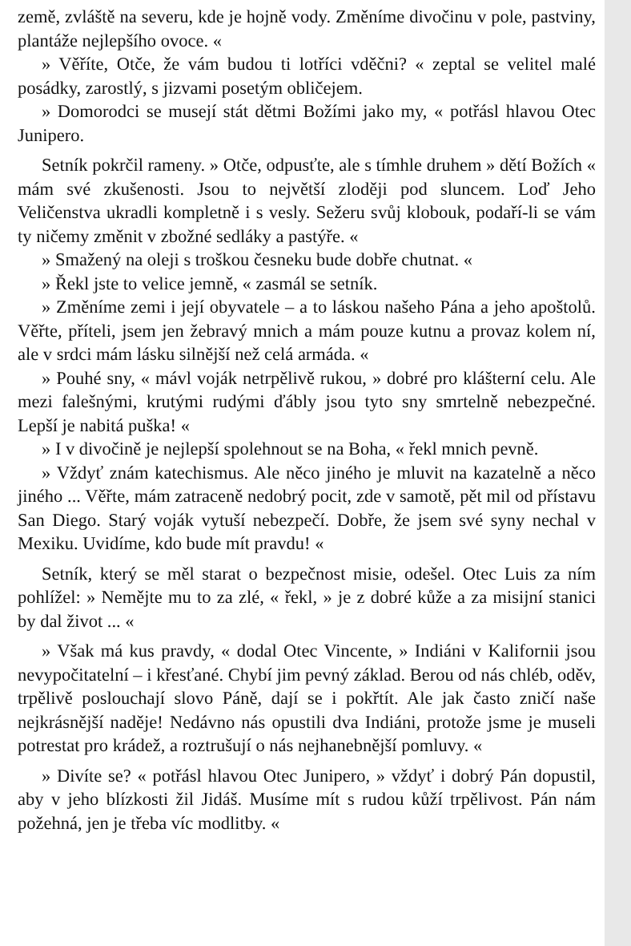země, zvláště na severu, kde je hojně vody. Změníme divočinu v pole, pastviny, plantáže nejlepšího ovoce. «
» Věříte, Otče, že vám budou ti lotříci vděčni? « zeptal se velitel malé posádky, zarostlý, s jizvami posetým obličejem.
» Domorodci se musejí stát dětmi Božími jako my, « potřásl hlavou Otec Junipero.
Setník pokrčil rameny. » Otče, odpusťte, ale s tímhle druhem » dětí Božích « mám své zkušenosti. Jsou to největší zloději pod sluncem. Loď Jeho Veličenstva ukradli kompletně i s vesly. Sežeru svůj klobouk, podaří-li se vám ty ničemy změnit v zbožné sedláky a pastýře. «
» Smažený na oleji s troškou česneku bude dobře chutnat. «
» Řekl jste to velice jemně, « zasmál se setník.
» Změníme zemi i její obyvatele – a to láskou našeho Pána a jeho apoštolů. Věřte, příteli, jsem jen žebravý mnich a mám pouze kutnu a provaz kolem ní, ale v srdci mám lásku silnější než celá armáda. «
» Pouhé sny, « mávl voják netrpělivě rukou, » dobré pro klášterní celu. Ale mezi falešnými, krutými rudými ďábly jsou tyto sny smrtelně nebezpečné. Lepší je nabitá puška! «
» I v divočině je nejlepší spolehnout se na Boha, « řekl mnich pevně.
» Vždyť znám katechismus. Ale něco jiného je mluvit na kazatelně a něco jiného ... Věřte, mám zatraceně nedobrý pocit, zde v samotě, pět mil od přístavu San Diego. Starý voják vytuší nebezpečí. Dobře, že jsem své syny nechal v Mexiku. Uvidíme, kdo bude mít pravdu! «
Setník, který se měl starat o bezpečnost misie, odešel. Otec Luis za ním pohlížel: » Nemějte mu to za zlé, « řekl, » je z dobré kůže a za misijní stanici by dal život ... «
» Však má kus pravdy, « dodal Otec Vincente, » Indiáni v Kalifornii jsou nevypočitatelní – i křesťané. Chybí jim pevný základ. Berou od nás chléb, oděv, trpělivě poslouchají slovo Páně, dají se i pokřtít. Ale jak často zničí naše nejkrásnější naděje! Nedávno nás opustili dva Indiáni, protože jsme je museli potrestat pro krádež, a roztrušují o nás nejhanebnější pomluvy. «
» Divíte se? « potřásl hlavou Otec Junipero, » vždyť i dobrý Pán dopustil, aby v jeho blízkosti žil Jidáš. Musíme mít s rudou kůží trpělivost. Pán nám požehná, jen je třeba víc modlitby. «